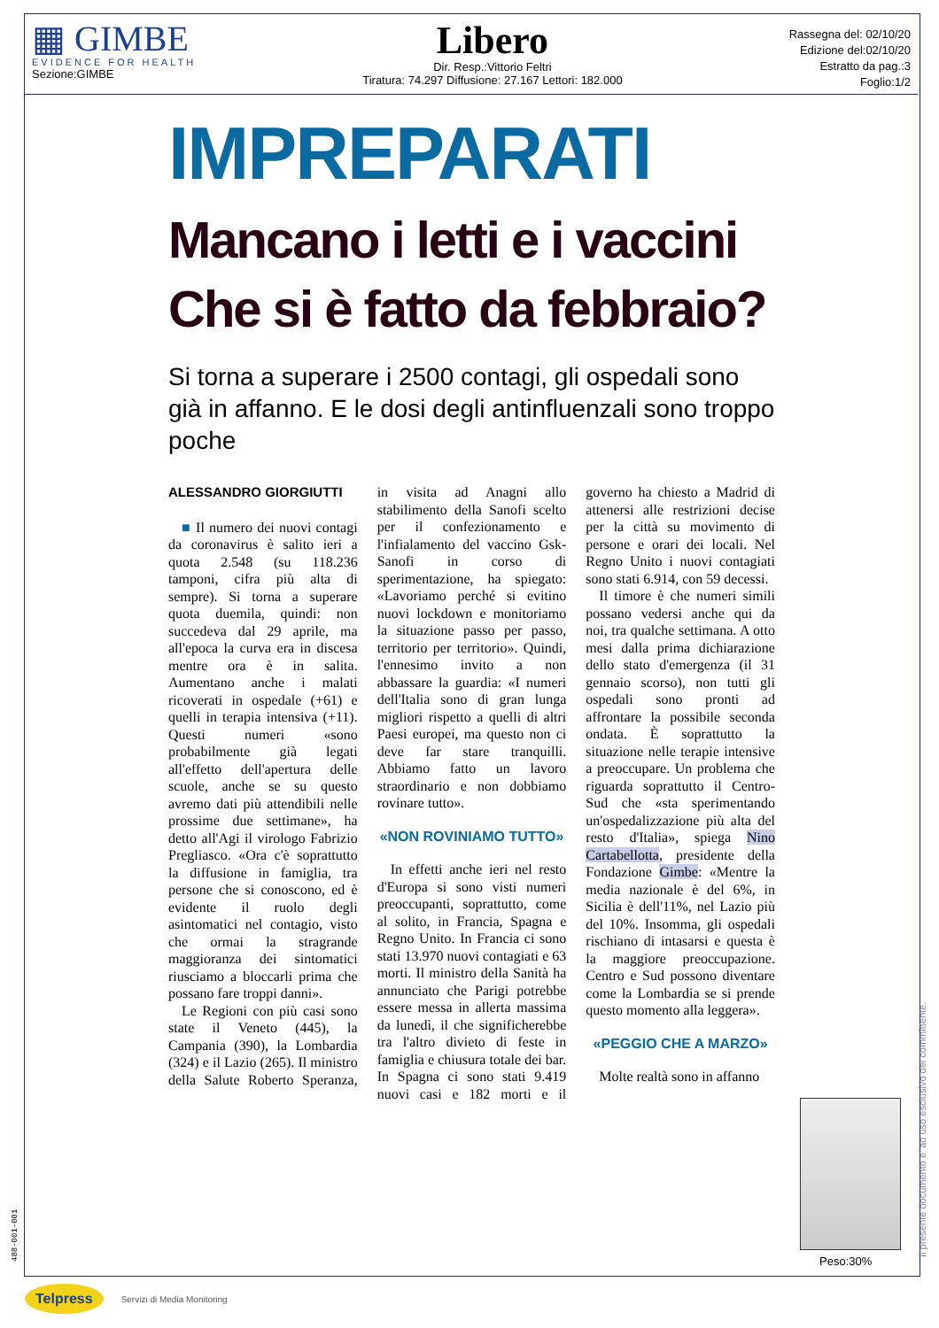▦ GIMBE
EVIDENCE FOR HEALTH
Sezione:GIMBE
Libero
Dir. Resp.:Vittorio Feltri
Tiratura: 74.297 Diffusione: 27.167 Lettori: 182.000
Rassegna del: 02/10/20
Edizione del:02/10/20
Estratto da pag.:3
Foglio:1/2
IMPREPARATI
Mancano i letti e i vaccini
Che si è fatto da febbraio?
Si torna a superare i 2500 contagi, gli ospedali sono già in affanno. E le dosi degli antinfluenzali sono troppo poche
ALESSANDRO GIORGIUTTI
■ Il numero dei nuovi contagi da coronavirus è salito ieri a quota 2.548 (su 118.236 tamponi, cifra più alta di sempre). Si torna a superare quota duemila, quindi: non succedeva dal 29 aprile, ma all'epoca la curva era in discesa mentre ora è in salita. Aumentano anche i malati ricoverati in ospedale (+61) e quelli in terapia intensiva (+11). Questi numeri «sono probabilmente già legati all'effetto dell'apertura delle scuole, anche se su questo avremo dati più attendibili nelle prossime due settimane», ha detto all'Agi il virologo Fabrizio Pregliasco. «Ora c'è soprattutto la diffusione in famiglia, tra persone che si conoscono, ed è evidente il ruolo degli asintomatici nel contagio, visto che ormai la stragrande maggioranza dei sintomatici riusciamo a bloccarli prima che possano fare troppi danni».
Le Regioni con più casi sono state il Veneto (445), la Campania (390), la Lombardia (324) e il Lazio (265). Il ministro della Salute Roberto Speranza, in visita ad Anagni allo stabilimento della Sanofi scelto per il confezionamento e l'infialamento del vaccino Gsk-Sanofi in corso di sperimentazione, ha spiegato: «Lavoriamo perché si evitino nuovi lockdown e monitoriamo la situazione passo per passo, territorio per territorio». Quindi, l'ennesimo invito a non abbassare la guardia: «I numeri dell'Italia sono di gran lunga migliori rispetto a quelli di altri Paesi europei, ma questo non ci deve far stare tranquilli. Abbiamo fatto un lavoro straordinario e non dobbiamo rovinare tutto».
«NON ROVINIAMO TUTTO»
In effetti anche ieri nel resto d'Europa si sono visti numeri preoccupanti, soprattutto, come al solito, in Francia, Spagna e Regno Unito. In Francia ci sono stati 13.970 nuovi contagiati e 63 morti. Il ministro della Sanità ha annunciato che Parigi potrebbe essere messa in allerta massima da lunedì, il che significherebbe tra l'altro divieto di feste in famiglia e chiusura totale dei bar. In Spagna ci sono stati 9.419 nuovi casi e 182 morti e il governo ha chiesto a Madrid di attenersi alle restrizioni decise per la città su movimento di persone e orari dei locali. Nel Regno Unito i nuovi contagiati sono stati 6.914, con 59 decessi.
Il timore è che numeri simili possano vedersi anche qui da noi, tra qualche settimana. A otto mesi dalla prima dichiarazione dello stato d'emergenza (il 31 gennaio scorso), non tutti gli ospedali sono pronti ad affrontare la possibile seconda ondata. È soprattutto la situazione nelle terapie intensive a preoccupare. Un problema che riguarda soprattutto il Centro-Sud che «sta sperimentando un'ospedalizzazione più alta del resto d'Italia», spiega Nino Cartabellotta, presidente della Fondazione Gimbe: «Mentre la media nazionale è del 6%, in Sicilia è dell'11%, nel Lazio più del 10%. Insomma, gli ospedali rischiano di intasarsi e questa è la maggiore preoccupazione. Centro e Sud possono diventare come la Lombardia se si prende questo momento alla leggera».
«PEGGIO CHE A MARZO»
Molte realtà sono in affanno
Peso:30% Il presente documento e' ad uso esclusivo del committente.
488-001-001
Telpress Servizi di Media Monitoring